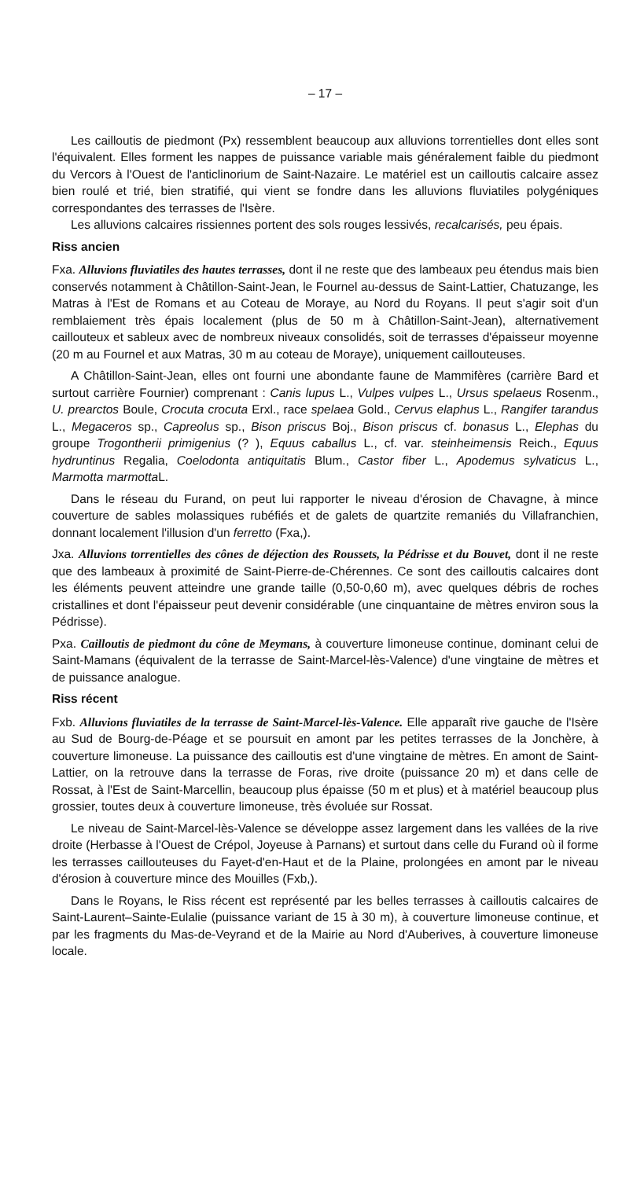– 17 –
Les cailloutis de piedmont (Px) ressemblent beaucoup aux alluvions torrentielles dont elles sont l'équivalent. Elles forment les nappes de puissance variable mais généralement faible du piedmont du Vercors à l'Ouest de l'anticlinorium de Saint-Nazaire. Le matériel est un cailloutis calcaire assez bien roulé et trié, bien stratifié, qui vient se fondre dans les alluvions fluviatiles polygéniques correspondantes des terrasses de l'Isère.
Les alluvions calcaires rissiennes portent des sols rouges lessivés, recalcarisés, peu épais.
Riss ancien
Fxa. Alluvions fluviatiles des hautes terrasses, dont il ne reste que des lambeaux peu étendus mais bien conservés notamment à Châtillon-Saint-Jean, le Fournel au-dessus de Saint-Lattier, Chatuzange, les Matras à l'Est de Romans et au Coteau de Moraye, au Nord du Royans. Il peut s'agir soit d'un remblaiement très épais localement (plus de 50 m à Châtillon-Saint-Jean), alternativement caillouteux et sableux avec de nombreux niveaux consolidés, soit de terrasses d'épaisseur moyenne (20 m au Fournel et aux Matras, 30 m au coteau de Moraye), uniquement caillouteuses.
A Châtillon-Saint-Jean, elles ont fourni une abondante faune de Mammifères (carrière Bard et surtout carrière Fournier) comprenant : Canis lupus L., Vulpes vulpes L., Ursus spelaeus Rosenm., U. prearctos Boule, Crocuta crocuta Erxl., race spelaea Gold., Cervus elaphus L., Rangifer tarandus L., Megaceros sp., Capreolus sp., Bison priscus Boj., Bison priscus cf. bonasus L., Elephas du groupe Trogontherii primigenius (? ), Equus caballus L., cf. var. steinheimensis Reich., Equus hydruntinus Regalia, Coelodonta antiquitatis Blum., Castor fiber L., Apodemus sylvaticus L., Marmotta marmotta L.
Dans le réseau du Furand, on peut lui rapporter le niveau d'érosion de Chavagne, à mince couverture de sables molassiques rubéfiés et de galets de quartzite remaniés du Villafranchien, donnant localement l'illusion d'un ferretto (Fxa,).
Jxa. Alluvions torrentielles des cônes de déjection des Roussets, la Pédrisse et du Bouvet, dont il ne reste que des lambeaux à proximité de Saint-Pierre-de-Chérennes. Ce sont des cailloutis calcaires dont les éléments peuvent atteindre une grande taille (0,50-0,60 m), avec quelques débris de roches cristallines et dont l'épaisseur peut devenir considérable (une cinquantaine de mètres environ sous la Pédrisse).
Pxa. Cailloutis de piedmont du cône de Meymans, à couverture limoneuse continue, dominant celui de Saint-Mamans (équivalent de la terrasse de Saint-Marcel-lès-Valence) d'une vingtaine de mètres et de puissance analogue.
Riss récent
Fxb. Alluvions fluviatiles de la terrasse de Saint-Marcel-lès-Valence. Elle apparaît rive gauche de l'Isère au Sud de Bourg-de-Péage et se poursuit en amont par les petites terrasses de la Jonchère, à couverture limoneuse. La puissance des cailloutis est d'une vingtaine de mètres. En amont de Saint-Lattier, on la retrouve dans la terrasse de Foras, rive droite (puissance 20 m) et dans celle de Rossat, à l'Est de Saint-Marcellin, beaucoup plus épaisse (50 m et plus) et à matériel beaucoup plus grossier, toutes deux à couverture limoneuse, très évoluée sur Rossat.
Le niveau de Saint-Marcel-lès-Valence se développe assez largement dans les vallées de la rive droite (Herbasse à l'Ouest de Crépol, Joyeuse à Parnans) et surtout dans celle du Furand où il forme les terrasses caillouteuses du Fayet-d'en-Haut et de la Plaine, prolongées en amont par le niveau d'érosion à couverture mince des Mouilles (Fxb,).
Dans le Royans, le Riss récent est représenté par les belles terrasses à cailloutis calcaires de Saint-Laurent–Sainte-Eulalie (puissance variant de 15 à 30 m), à couverture limoneuse continue, et par les fragments du Mas-de-Veyrand et de la Mairie au Nord d'Auberives, à couverture limoneuse locale.